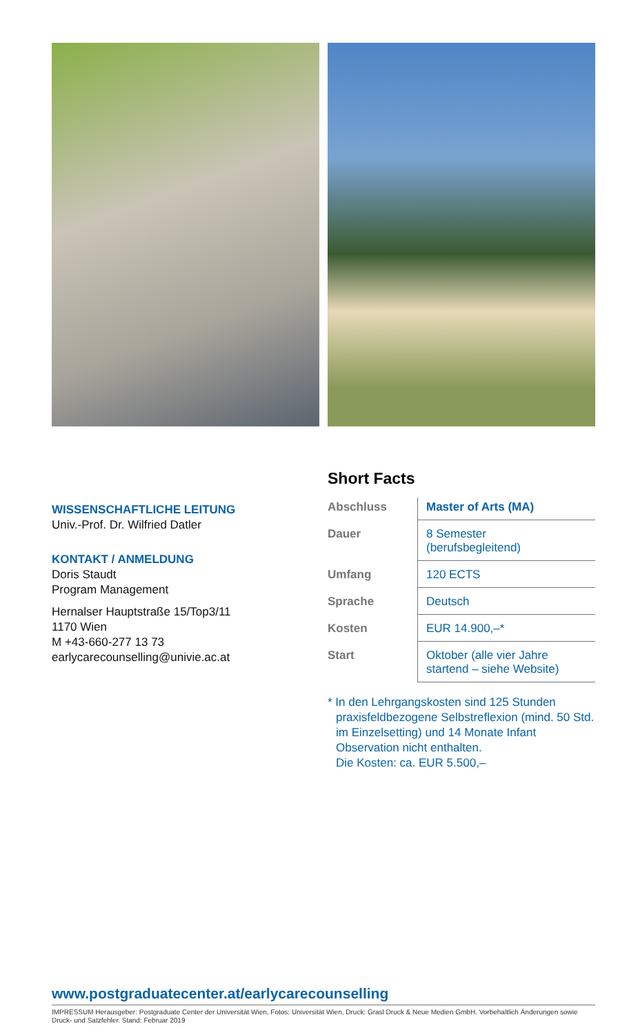WISSENSCHAFTLICHE LEITUNG
Univ.-Prof. Dr. Wilfried Datler
KONTAKT / ANMELDUNG
Doris Staudt
Program Management
Hernalser Hauptstraße 15/Top3/11
1170 Wien
M +43-660-277 13 73
earlycarecounselling@univie.ac.at
Short Facts
| Abschluss | Master of Arts (MA) |
| Dauer | 8 Semester (berufsbegleitend) |
| Umfang | 120 ECTS |
| Sprache | Deutsch |
| Kosten | EUR 14.900,–* |
| Start | Oktober (alle vier Jahre startend – siehe Website) |
* In den Lehrgangskosten sind 125 Stunden praxisfeldbezogene Selbstreflexion (mind. 50 Std. im Einzelsetting) und 14 Monate Infant Observation nicht enthalten.
Die Kosten: ca. EUR 5.500,–
www.postgraduatecenter.at/earlycarecounselling
IMPRESSUM Herausgeber: Postgraduate Center der Universität Wien, Fotos: Universität Wien, Druck: Grasl Druck & Neue Medien GmbH. Vorbehaltlich Änderungen sowie Druck- und Satzfehler. Stand: Februar 2019